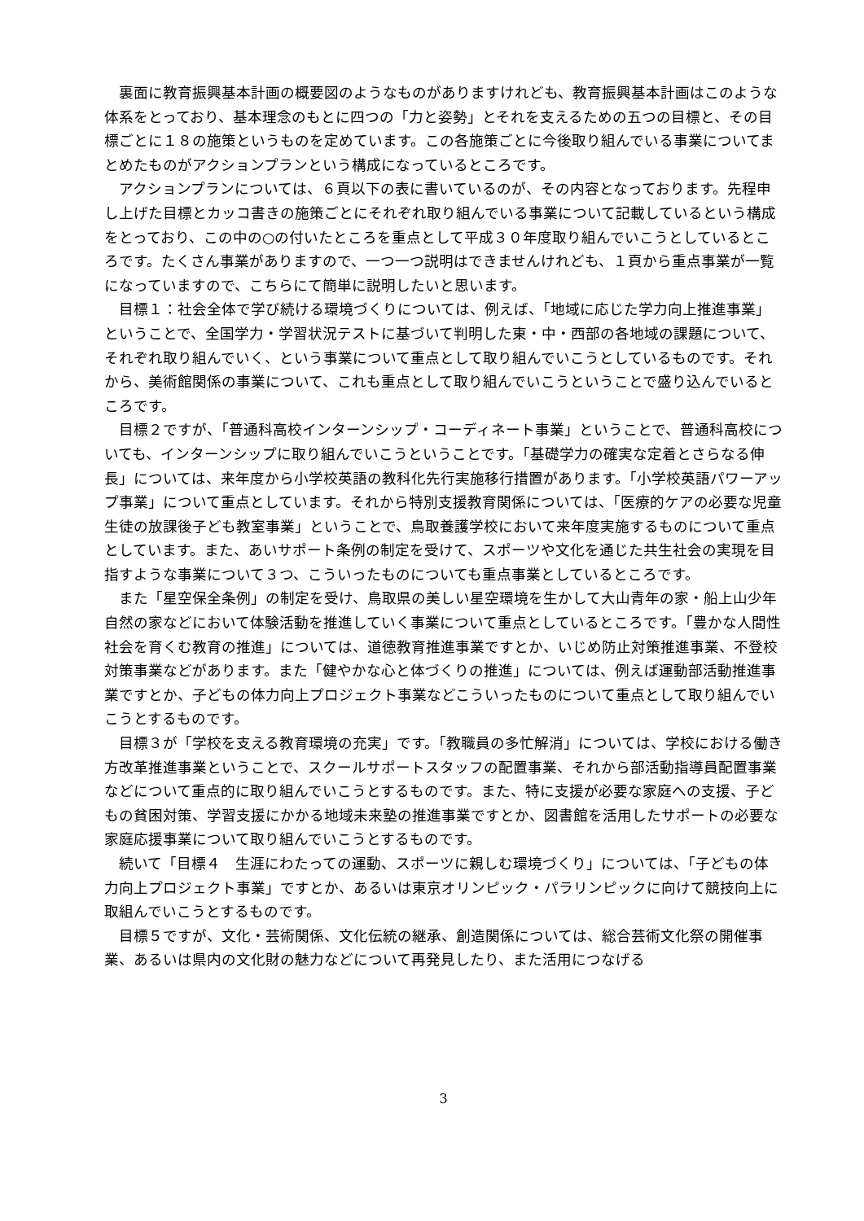裏面に教育振興基本計画の概要図のようなものがありますけれども、教育振興基本計画はこのような体系をとっており、基本理念のもとに四つの「力と姿勢」とそれを支えるための五つの目標と、その目標ごとに１８の施策というものを定めています。この各施策ごとに今後取り組んでいる事業についてまとめたものがアクションプランという構成になっているところです。
アクションプランについては、６頁以下の表に書いているのが、その内容となっております。先程申し上げた目標とカッコ書きの施策ごとにそれぞれ取り組んでいる事業について記載しているという構成をとっており、この中の○の付いたところを重点として平成３０年度取り組んでいこうとしているところです。たくさん事業がありますので、一つ一つ説明はできませんけれども、１頁から重点事業が一覧になっていますので、こちらにて簡単に説明したいと思います。
目標１：社会全体で学び続ける環境づくりについては、例えば、「地域に応じた学力向上推進事業」ということで、全国学力・学習状況テストに基づいて判明した東・中・西部の各地域の課題について、それぞれ取り組んでいく、という事業について重点として取り組んでいこうとしているものです。それから、美術館関係の事業について、これも重点として取り組んでいこうということで盛り込んでいるところです。
目標２ですが、「普通科高校インターンシップ・コーディネート事業」ということで、普通科高校についても、インターンシップに取り組んでいこうということです。「基礎学力の確実な定着とさらなる伸長」については、来年度から小学校英語の教科化先行実施移行措置があります。「小学校英語パワーアップ事業」について重点としています。それから特別支援教育関係については、「医療的ケアの必要な児童生徒の放課後子ども教室事業」ということで、鳥取養護学校において来年度実施するものについて重点としています。また、あいサポート条例の制定を受けて、スポーツや文化を通じた共生社会の実現を目指すような事業について３つ、こういったものについても重点事業としているところです。
また「星空保全条例」の制定を受け、鳥取県の美しい星空環境を生かして大山青年の家・船上山少年自然の家などにおいて体験活動を推進していく事業について重点としているところです。「豊かな人間性社会を育くむ教育の推進」については、道徳教育推進事業ですとか、いじめ防止対策推進事業、不登校対策事業などがあります。また「健やかな心と体づくりの推進」については、例えば運動部活動推進事業ですとか、子どもの体力向上プロジェクト事業などこういったものについて重点として取り組んでいこうとするものです。
目標３が「学校を支える教育環境の充実」です。「教職員の多忙解消」については、学校における働き方改革推進事業ということで、スクールサポートスタッフの配置事業、それから部活動指導員配置事業などについて重点的に取り組んでいこうとするものです。また、特に支援が必要な家庭への支援、子どもの貧困対策、学習支援にかかる地域未来塾の推進事業ですとか、図書館を活用したサポートの必要な家庭応援事業について取り組んでいこうとするものです。
続いて「目標４　生涯にわたっての運動、スポーツに親しむ環境づくり」については、「子どもの体力向上プロジェクト事業」ですとか、あるいは東京オリンピック・パラリンピックに向けて競技向上に取組んでいこうとするものです。
目標５ですが、文化・芸術関係、文化伝統の継承、創造関係については、総合芸術文化祭の開催事業、あるいは県内の文化財の魅力などについて再発見したり、また活用につなげる
3